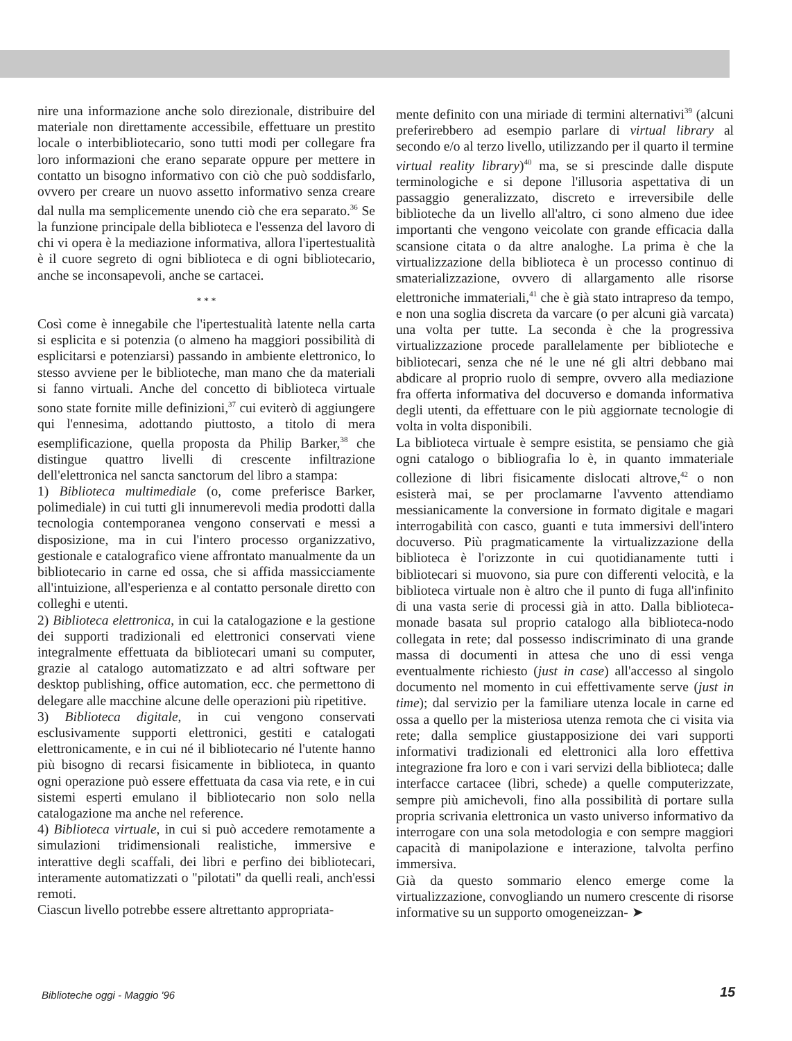nire una informazione anche solo direzionale, distribuire del materiale non direttamente accessibile, effettuare un prestito locale o interbibliotecario, sono tutti modi per collegare fra loro informazioni che erano separate oppure per mettere in contatto un bisogno informativo con ciò che può soddisfarlo, ovvero per creare un nuovo assetto informativo senza creare dal nulla ma semplicemente unendo ciò che era separato.<sup>36</sup> Se la funzione principale della biblioteca e l'essenza del lavoro di chi vi opera è la mediazione informativa, allora l'ipertestualità è il cuore segreto di ogni biblioteca e di ogni bibliotecario, anche se inconsapevoli, anche se cartacei.
* * *
Così come è innegabile che l'ipertestualità latente nella carta si esplicita e si potenzia (o almeno ha maggiori possibilità di esplicitarsi e potenziarsi) passando in ambiente elettronico, lo stesso avviene per le biblioteche, man mano che da materiali si fanno virtuali. Anche del concetto di biblioteca virtuale sono state fornite mille definizioni,<sup>37</sup> cui eviterò di aggiungere qui l'ennesima, adottando piuttosto, a titolo di mera esemplificazione, quella proposta da Philip Barker,<sup>38</sup> che distingue quattro livelli di crescente infiltrazione dell'elettronica nel sancta sanctorum del libro a stampa:
1) Biblioteca multimediale (o, come preferisce Barker, polimediale) in cui tutti gli innumerevoli media prodotti dalla tecnologia contemporanea vengono conservati e messi a disposizione, ma in cui l'intero processo organizzativo, gestionale e catalografico viene affrontato manualmente da un bibliotecario in carne ed ossa, che si affida massicciamente all'intuizione, all'esperienza e al contatto personale diretto con colleghi e utenti.
2) Biblioteca elettronica, in cui la catalogazione e la gestione dei supporti tradizionali ed elettronici conservati viene integralmente effettuata da bibliotecari umani su computer, grazie al catalogo automatizzato e ad altri software per desktop publishing, office automation, ecc. che permettono di delegare alle macchine alcune delle operazioni più ripetitive.
3) Biblioteca digitale, in cui vengono conservati esclusivamente supporti elettronici, gestiti e catalogati elettronicamente, e in cui né il bibliotecario né l'utente hanno più bisogno di recarsi fisicamente in biblioteca, in quanto ogni operazione può essere effettuata da casa via rete, e in cui sistemi esperti emulano il bibliotecario non solo nella catalogazione ma anche nel reference.
4) Biblioteca virtuale, in cui si può accedere remotamente a simulazioni tridimensionali realistiche, immersive e interattive degli scaffali, dei libri e perfino dei bibliotecari, interamente automatizzati o "pilotati" da quelli reali, anch'essi remoti.
Ciascun livello potrebbe essere altrettanto appropriata-
mente definito con una miriade di termini alternativi<sup>39</sup> (alcuni preferirebbero ad esempio parlare di virtual library al secondo e/o al terzo livello, utilizzando per il quarto il termine virtual reality library)<sup>40</sup> ma, se si prescinde dalle dispute terminologiche e si depone l'illusoria aspettativa di un passaggio generalizzato, discreto e irreversibile delle biblioteche da un livello all'altro, ci sono almeno due idee importanti che vengono veicolate con grande efficacia dalla scansione citata o da altre analoghe. La prima è che la virtualizzazione della biblioteca è un processo continuo di smaterializzazione, ovvero di allargamento alle risorse elettroniche immateriali,<sup>41</sup> che è già stato intrapreso da tempo, e non una soglia discreta da varcare (o per alcuni già varcata) una volta per tutte. La seconda è che la progressiva virtualizzazione procede parallelamente per biblioteche e bibliotecari, senza che né le une né gli altri debbano mai abdicare al proprio ruolo di sempre, ovvero alla mediazione fra offerta informativa del docuverso e domanda informativa degli utenti, da effettuare con le più aggiornate tecnologie di volta in volta disponibili.
La biblioteca virtuale è sempre esistita, se pensiamo che già ogni catalogo o bibliografia lo è, in quanto immateriale collezione di libri fisicamente dislocati altrove,<sup>42</sup> o non esisterà mai, se per proclamarne l'avvento attendiamo messianicamente la conversione in formato digitale e magari interrogabilità con casco, guanti e tuta immersivi dell'intero docuverso. Più pragmaticamente la virtualizzazione della biblioteca è l'orizzonte in cui quotidianamente tutti i bibliotecari si muovono, sia pure con differenti velocità, e la biblioteca virtuale non è altro che il punto di fuga all'infinito di una vasta serie di processi già in atto. Dalla biblioteca-monade basata sul proprio catalogo alla biblioteca-nodo collegata in rete; dal possesso indiscriminato di una grande massa di documenti in attesa che uno di essi venga eventualmente richiesto (just in case) all'accesso al singolo documento nel momento in cui effettivamente serve (just in time); dal servizio per la familiare utenza locale in carne ed ossa a quello per la misteriosa utenza remota che ci visita via rete; dalla semplice giustapposizione dei vari supporti informativi tradizionali ed elettronici alla loro effettiva integrazione fra loro e con i vari servizi della biblioteca; dalle interfacce cartacee (libri, schede) a quelle computerizzate, sempre più amichevoli, fino alla possibilità di portare sulla propria scrivania elettronica un vasto universo informativo da interrogare con una sola metodologia e con sempre maggiori capacità di manipolazione e interazione, talvolta perfino immersiva.
Già da questo sommario elenco emerge come la virtualizzazione, convogliando un numero crescente di risorse informative su un supporto omogeneizzan- ➤
Biblioteche oggi - Maggio '96 15